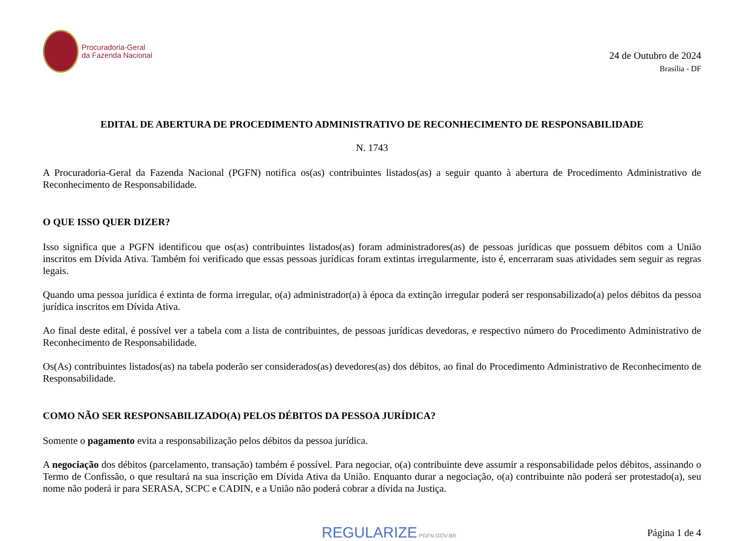Procuradoria-Geral
da Fazenda Nacional
24 de Outubro de 2024
Brasília - DF
EDITAL DE ABERTURA DE PROCEDIMENTO ADMINISTRATIVO DE RECONHECIMENTO DE RESPONSABILIDADE
N. 1743
A Procuradoria-Geral da Fazenda Nacional (PGFN) notifica os(as) contribuintes listados(as) a seguir quanto à abertura de Procedimento Administrativo de Reconhecimento de Responsabilidade.
O QUE ISSO QUER DIZER?
Isso significa que a PGFN identificou que os(as) contribuintes listados(as) foram administradores(as) de pessoas jurídicas que possuem débitos com a União inscritos em Dívida Ativa. Também foi verificado que essas pessoas jurídicas foram extintas irregularmente, isto é, encerraram suas atividades sem seguir as regras legais.
Quando uma pessoa jurídica é extinta de forma irregular, o(a) administrador(a) à época da extinção irregular poderá ser responsabilizado(a) pelos débitos da pessoa jurídica inscritos em Dívida Ativa.
Ao final deste edital, é possível ver a tabela com a lista de contribuintes, de pessoas jurídicas devedoras, e respectivo número do Procedimento Administrativo de Reconhecimento de Responsabilidade.
Os(As) contribuintes listados(as) na tabela poderão ser considerados(as) devedores(as) dos débitos, ao final do Procedimento Administrativo de Reconhecimento de Responsabilidade.
COMO NÃO SER RESPONSABILIZADO(A) PELOS DÉBITOS DA PESSOA JURÍDICA?
Somente o pagamento evita a responsabilização pelos débitos da pessoa jurídica.
A negociação dos débitos (parcelamento, transação) também é possível. Para negociar, o(a) contribuinte deve assumir a responsabilidade pelos débitos, assinando o Termo de Confissão, o que resultará na sua inscrição em Dívida Ativa da União. Enquanto durar a negociação, o(a) contribuinte não poderá ser protestado(a), seu nome não poderá ir para SERASA, SCPC e CADIN, e a União não poderá cobrar a dívida na Justiça.
REGULARIZE.PGFN.GOV.BR
Página 1 de 4